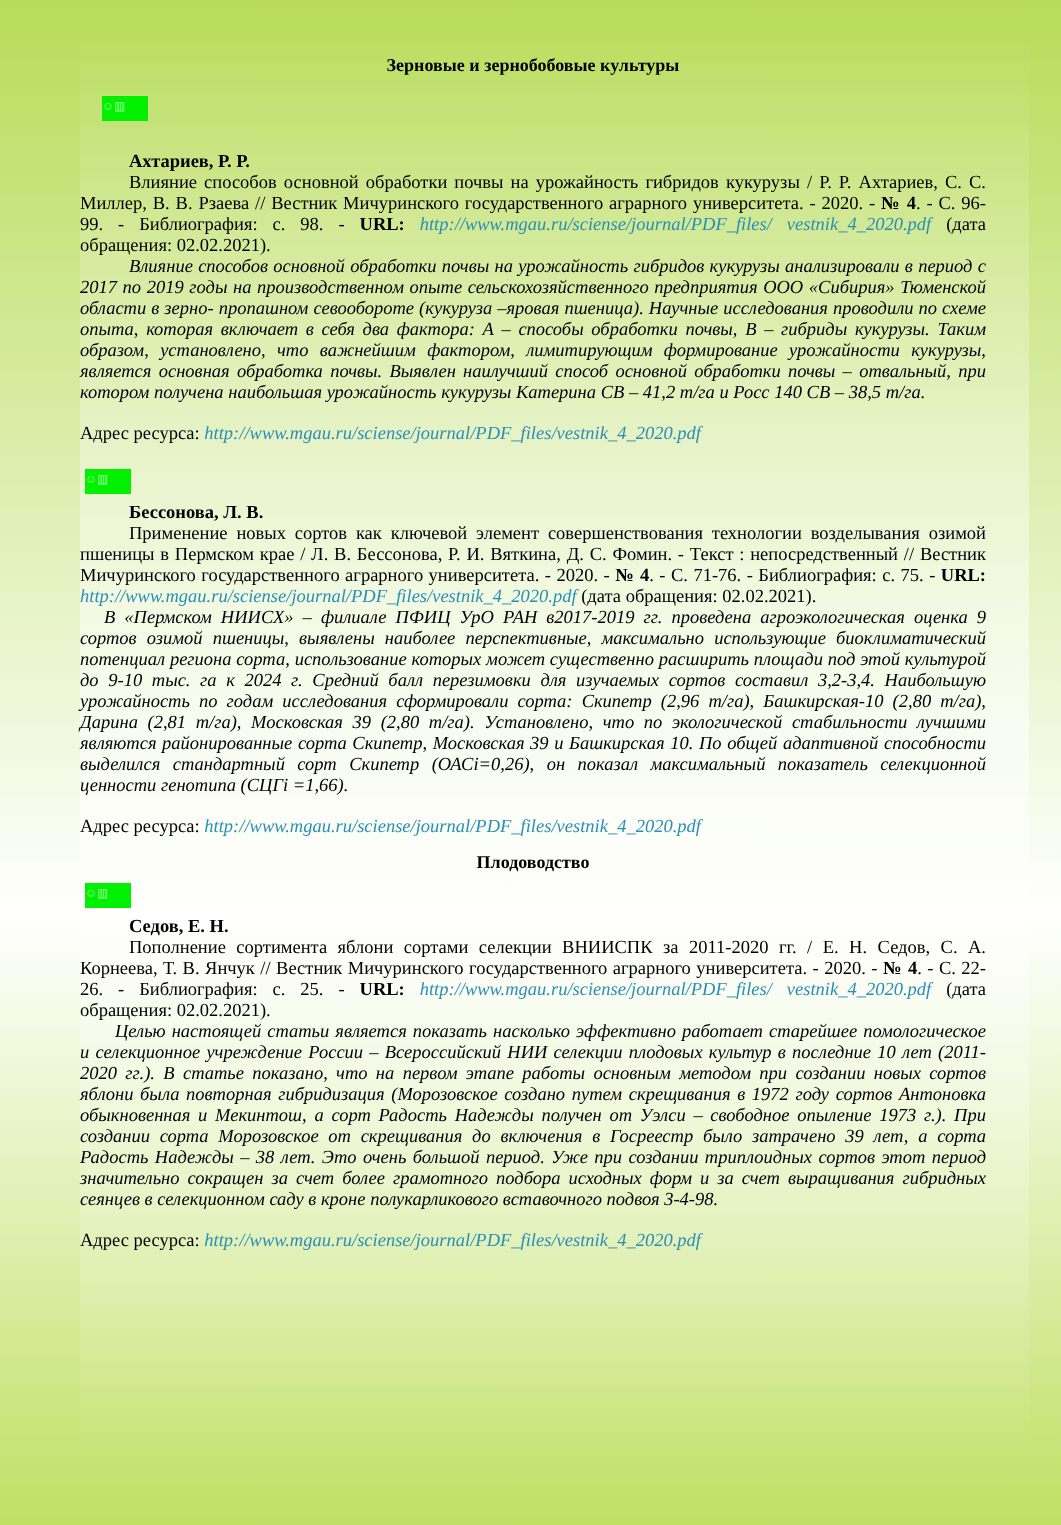Зерновые и зернобобовые культуры
☺▥
Ахтариев, Р. Р.
Влияние способов основной обработки почвы на урожайность гибридов кукурузы / Р. Р. Ахтариев, С. С. Миллер, В. В. Рзаева // Вестник Мичуринского государственного аграрного университета. - 2020. - № 4. - С. 96-99. - Библиография: с. 98. - URL: http://www.mgau.ru/sciense/journal/PDF_files/ vestnik_4_2020.pdf (дата обращения: 02.02.2021).
Влияние способов основной обработки почвы на урожайность гибридов кукурузы анализировали в период с 2017 по 2019 годы на производственном опыте сельскохозяйственного предприятия ООО «Сибирия» Тюменской области в зерно- пропашном севообороте (кукуруза –яровая пшеница). Научные исследования проводили по схеме опыта, которая включает в себя два фактора: А – способы обработки почвы, В – гибриды кукурузы. Таким образом, установлено, что важнейшим фактором, лимитирующим формирование урожайности кукурузы, является основная обработка почвы. Выявлен наилучший способ основной обработки почвы – отвальный, при котором получена наибольшая урожайность кукурузы Катерина СВ – 41,2 т/га и Росс 140 СВ – 38,5 т/га.
Адрес ресурса: http://www.mgau.ru/sciense/journal/PDF_files/vestnik_4_2020.pdf
☺▥
Бессонова, Л. В.
Применение новых сортов как ключевой элемент совершенствования технологии возделывания озимой пшеницы в Пермском крае / Л. В. Бессонова, Р. И. Вяткина, Д. С. Фомин. - Текст : непосредственный // Вестник Мичуринского государственного аграрного университета. - 2020. - № 4. - С. 71-76. - Библиография: с. 75. - URL: http://www.mgau.ru/sciense/journal/PDF_files/vestnik_4_2020.pdf (дата обращения: 02.02.2021).
В «Пермском НИИСХ» – филиале ПФИЦ УрО РАН в2017-2019 гг. проведена агроэкологическая оценка 9 сортов озимой пшеницы, выявлены наиболее перспективные, максимально использующие биоклиматический потенциал региона сорта, использование которых может существенно расширить площади под этой культурой до 9-10 тыс. га к 2024 г. Средний балл перезимовки для изучаемых сортов составил 3,2-3,4. Наибольшую урожайность по годам исследования сформировали сорта: Скипетр (2,96 т/га), Башкирская-10 (2,80 т/га), Дарина (2,81 т/га), Московская 39 (2,80 т/га). Установлено, что по экологической стабильности лучшими являются районированные сорта Скипетр, Московская 39 и Башкирская 10. По общей адаптивной способности выделился стандартный сорт Скипетр (ОАСi=0,26), он показал максимальный показатель селекционной ценности генотипа (СЦГi =1,66).
Адрес ресурса: http://www.mgau.ru/sciense/journal/PDF_files/vestnik_4_2020.pdf
Плодоводство
☺▥
Седов, Е. Н.
Пополнение сортимента яблони сортами селекции ВНИИСПК за 2011-2020 гг. / Е. Н. Седов, С. А. Корнеева, Т. В. Янчук // Вестник Мичуринского государственного аграрного университета. - 2020. - № 4. - С. 22-26. - Библиография: с. 25. - URL: http://www.mgau.ru/sciense/journal/PDF_files/ vestnik_4_2020.pdf (дата обращения: 02.02.2021).
Целью настоящей статьи является показать насколько эффективно работает старейшее помологическое и селекционное учреждение России – Всероссийский НИИ селекции плодовых культур в последние 10 лет (2011-2020 гг.). В статье показано, что на первом этапе работы основным методом при создании новых сортов яблони была повторная гибридизация (Морозовское создано путем скрещивания в 1972 году сортов Антоновка обыкновенная и Мекинтош, а сорт Радость Надежды получен от Уэлси – свободное опыление 1973 г.). При создании сорта Морозовское от скрещивания до включения в Госреестр было затрачено 39 лет, а сорта Радость Надежды – 38 лет. Это очень большой период. Уже при создании триплоидных сортов этот период значительно сокращен за счет более грамотного подбора исходных форм и за счет выращивания гибридных сеянцев в селекционном саду в кроне полукарликового вставочного подвоя 3-4-98.
Адрес ресурса: http://www.mgau.ru/sciense/journal/PDF_files/vestnik_4_2020.pdf